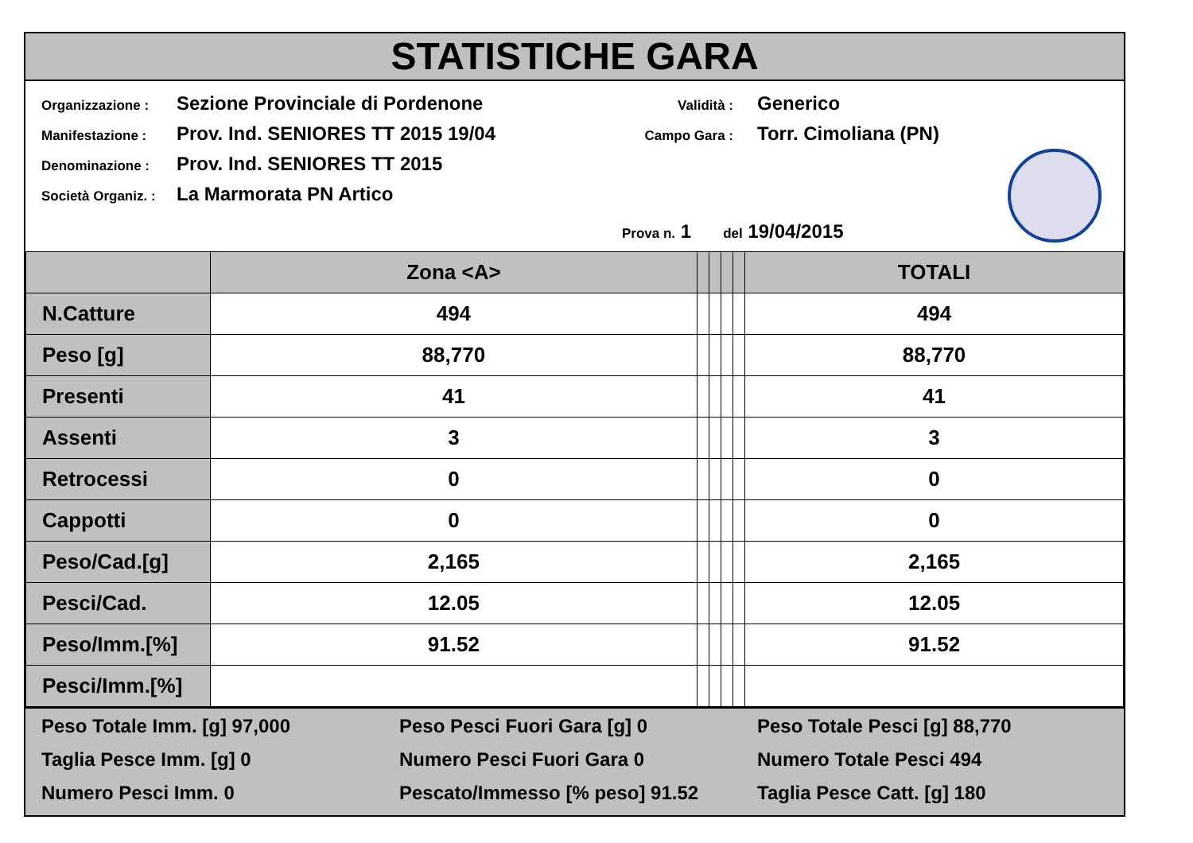STATISTICHE GARA
Organizzazione : Sezione Provinciale di Pordenone
Manifestazione : Prov. Ind. SENIORES TT 2015 19/04
Denominazione : Prov. Ind. SENIORES TT 2015
Società Organiz. : La Marmorata PN Artico
Validità : Generico
Campo Gara : Torr. Cimoliana (PN)
Prova n. 1 del 19/04/2015
| | Zona <A> | | | | | TOTALI |
| --- | --- | --- | --- | --- | --- | --- |
| N.Catture | 494 | | | | | 494 |
| Peso [g] | 88,770 | | | | | 88,770 |
| Presenti | 41 | | | | | 41 |
| Assenti | 3 | | | | | 3 |
| Retrocessi | 0 | | | | | 0 |
| Cappotti | 0 | | | | | 0 |
| Peso/Cad.[g] | 2,165 | | | | | 2,165 |
| Pesci/Cad. | 12.05 | | | | | 12.05 |
| Peso/Imm.[%] | 91.52 | | | | | 91.52 |
| Pesci/Imm.[%] | | | | | | |
Peso Totale Imm. [g] 97,000
Taglia Pesce Imm. [g] 0
Numero Pesci Imm. 0
Peso Pesci Fuori Gara [g] 0
Numero Pesci Fuori Gara 0
Pescato/Immesso [% peso] 91.52
Peso Totale Pesci [g] 88,770
Numero Totale Pesci 494
Taglia Pesce Catt. [g] 180